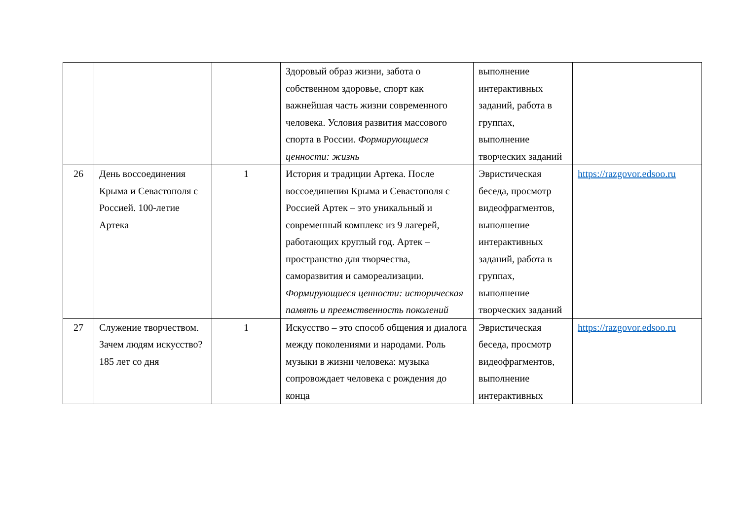| | | | Здоровый образ жизни, забота о собственном здоровье, спорт как важнейшая часть жизни современного человека. Условия развития массового спорта в России. Формирующиеся ценности: жизнь | выполнение интерактивных заданий, работа в группах, выполнение творческих заданий | |
| 26 | День воссоединения Крыма и Севастополя с Россией. 100-летие Артека | 1 | История и традиции Артека. После воссоединения Крыма и Севастополя с Россией Артек – это уникальный и современный комплекс из 9 лагерей, работающих круглый год. Артек – пространство для творчества, саморазвития и самореализации. Формирующиеся ценности: историческая память и преемственность поколений | Эвристическая беседа, просмотр видеофрагментов, выполнение интерактивных заданий, работа в группах, выполнение творческих заданий | https://razgovor.edsoo.ru |
| 27 | Служение творчеством. Зачем людям искусство? 185 лет со дня | 1 | Искусство – это способ общения и диалога между поколениями и народами. Роль музыки в жизни человека: музыка сопровождает человека с рождения до конца | Эвристическая беседа, просмотр видеофрагментов, выполнение интерактивных | https://razgovor.edsoo.ru |